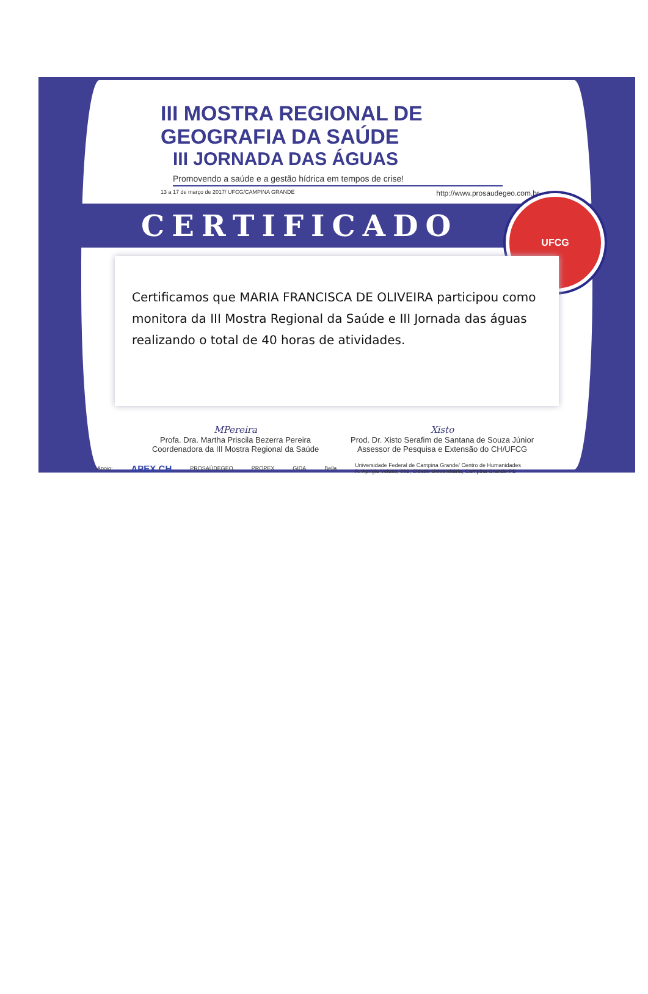III MOSTRA REGIONAL DE GEOGRAFIA DA SAÚDE
III JORNADA DAS ÁGUAS
Promovendo a saúde e a gestão hídrica em tempos de crise!
13 a 17 de março de 2017/ UFCG/CAMPINA GRANDE http://www.prosaudegeo.com.br
CERTIFICADO
UFCG
Certificamos que MARIA FRANCISCA DE OLIVEIRA participou como monitora da III Mostra Regional da Saúde e III Jornada das águas realizando o total de 40 horas de atividades.
MPereira
Profa. Dra. Martha Priscila Bezerra Pereira
Coordenadora da III Mostra Regional da Saúde
Xisto
Prod. Dr. Xisto Serafim de Santana de Souza Júnior
Assessor de Pesquisa e Extensão do CH/UFCG
Apoio: APEX CH PROSAÚDEGEO PROPEX GIDA Bella Universidade Federal de Campina Grande/ Centro de Humanidades
R. Aprígio Veloso, 882, Cidade Universitária, Campina Grande-PB